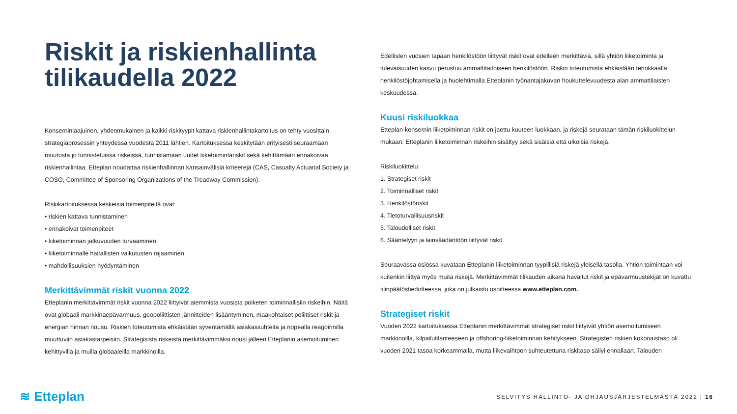Riskit ja riskienhallinta tilikaudella 2022
Konserninlaajuinen, yhdenmukainen ja kaikki riskityypit kattava riskienhallintakartoitus on tehty vuosittain strategiaprosessin yhteydessä vuodesta 2011 lähtien. Kartoituksessa keskitytään erityisesti seuraamaan muutosta jo tunnistetuissa riskeissä, tunnistamaan uudet liiketoimintariskit sekä kehittämään ennakoivaa riskienhallintaa. Etteplan noudattaa riskienhallinnan kansainvälisiä kriteerejä (CAS, Casualty Actuarial Society ja COSO, Committee of Sponsoring Organizations of the Treadway Commission).
Riskikartoituksessa keskeisiä toimenpiteitä ovat:
• riskien kattava tunnistaminen
• ennakoivat toimenpiteet
• liiketoiminnan jatkuvuuden turvaaminen
• liiketoiminnalle haitallisten vaikutusten rajaaminen
• mahdollisuuksien hyödyntäminen
Merkittävimmät riskit vuonna 2022
Etteplanin merkittävimmät riskit vuonna 2022 liittyivät aiemmista vuosista poiketen toiminnallisiin riskeihin. Näitä ovat globaali markkinaepävarmuus, geopoliittisten jännitteiden lisääntyminen, maakohtaiset poliittiset riskit ja energian hinnan nousu. Riskien toteutumista ehkäistään syventämällä asiakassuhteita ja nopealla reagoinnilla muuttuviin asiakastarpeisiin. Strategisista riskeistä merkittävimmäksi nousi jälleen Etteplanin asemoituminen kehittyvillä ja muilla globaaleilla markkinoilla.
Edellisten vuosien tapaan henkilöstöön liittyvät riskit ovat edelleen merkittäviä, sillä yhtiön liiketoiminta ja tulevaisuuden kasvu perustuu ammattitaitoiseen henkilöstöön. Riskin toteutumista ehkäistään tehokkaalla henkilöstöjohtamisella ja huolehtimalla Etteplanin työnantajakuvan houkuttelevuudesta alan ammattilaisten keskuudessa.
Kuusi riskiluokkaa
Etteplan-konsernin liiketoiminnan riskit on jaettu kuuteen luokkaan, ja riskejä seurataan tämän riskiluokittelun mukaan. Etteplanin liiketoiminnan riskeihin sisältyy sekä sisäisiä että ulkoisia riskejä.
Riskiluokittelu:
1. Strategiset riskit
2. Toiminnalliset riskit
3. Henkilöstöriskit
4. Tietoturvallisuusriskit
5. Taloudelliset riskit
6. Sääntelyyn ja lainsäädäntöön liittyvät riskit
Seuraavassa osiossa kuvataan Etteplanin liiketoiminnan tyypillisiä riskejä yleisellä tasolla. Yhtiön toimintaan voi kuitenkin liittyä myös muita riskejä. Merkittävimmät tilikauden aikana havaitut riskit ja epävarmuustekijät on kuvattu tilinpäätöstiedotteessa, joka on julkaistu osoitteessa www.etteplan.com.
Strategiset riskit
Vuoden 2022 kartoituksessa Etteplanin merkittävimmät strategiset riskit liittyivät yhtiön asemoitumiseen markkinoilla, kilpailutilanteeseen ja offshoring-liiketoiminnan kehitykseen. Strategisten riskien kokonaistaso oli vuoden 2021 tasoa korkeammalla, mutta liikevaihtoon suhteutettuna riskitaso säilyi ennallaan. Talouden
≋ Etteplan
SELVITYS HALLINTO- JA OHJAUSJÄRJESTELMÄSTÄ 2022 | 16